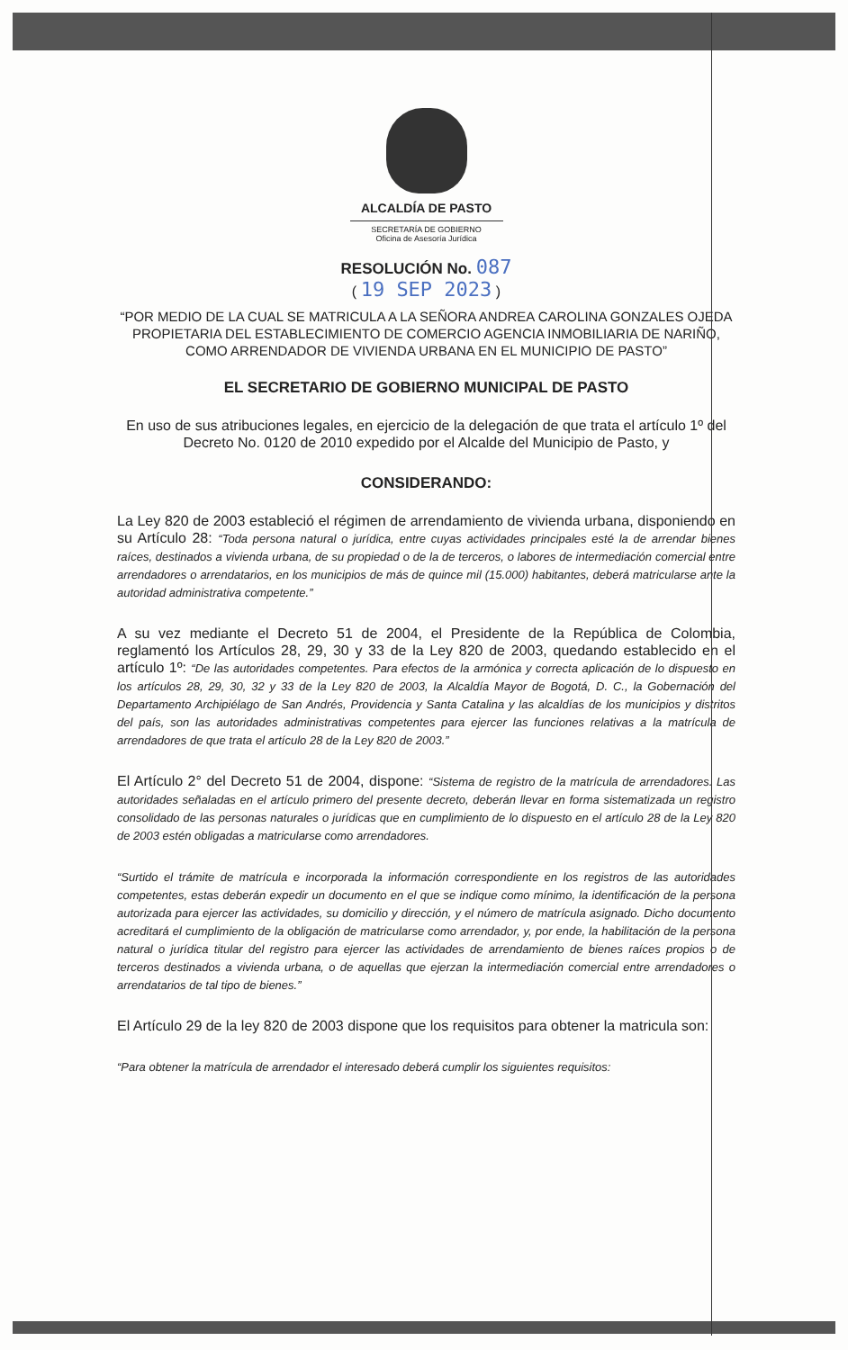ALCALDÍA DE PASTO
SECRETARÍA DE GOBIERNO
Oficina de Asesoría Jurídica
RESOLUCIÓN No. 087
( 19 SEP 2023 )
“POR MEDIO DE LA CUAL SE MATRICULA A LA SEÑORA ANDREA CAROLINA GONZALES OJEDA PROPIETARIA DEL ESTABLECIMIENTO DE COMERCIO AGENCIA INMOBILIARIA DE NARIÑO, COMO ARRENDADOR DE VIVIENDA URBANA EN EL MUNICIPIO DE PASTO”
EL SECRETARIO DE GOBIERNO MUNICIPAL DE PASTO
En uso de sus atribuciones legales, en ejercicio de la delegación de que trata el artículo 1º del Decreto No. 0120 de 2010 expedido por el Alcalde del Municipio de Pasto, y
CONSIDERANDO:
La Ley 820 de 2003 estableció el régimen de arrendamiento de vivienda urbana, disponiendo en su Artículo 28: “Toda persona natural o jurídica, entre cuyas actividades principales esté la de arrendar bienes raíces, destinados a vivienda urbana, de su propiedad o de la de terceros, o labores de intermediación comercial entre arrendadores o arrendatarios, en los municipios de más de quince mil (15.000) habitantes, deberá matricularse ante la autoridad administrativa competente.”
A su vez mediante el Decreto 51 de 2004, el Presidente de la República de Colombia, reglamentó los Artículos 28, 29, 30 y 33 de la Ley 820 de 2003, quedando establecido en el artículo 1º: “De las autoridades competentes. Para efectos de la armónica y correcta aplicación de lo dispuesto en los artículos 28, 29, 30, 32 y 33 de la Ley 820 de 2003, la Alcaldía Mayor de Bogotá, D. C., la Gobernación del Departamento Archipiélago de San Andrés, Providencia y Santa Catalina y las alcaldías de los municipios y distritos del país, son las autoridades administrativas competentes para ejercer las funciones relativas a la matrícula de arrendadores de que trata el artículo 28 de la Ley 820 de 2003.”
El Artículo 2° del Decreto 51 de 2004, dispone: “Sistema de registro de la matrícula de arrendadores. Las autoridades señaladas en el artículo primero del presente decreto, deberán llevar en forma sistematizada un registro consolidado de las personas naturales o jurídicas que en cumplimiento de lo dispuesto en el artículo 28 de la Ley 820 de 2003 estén obligadas a matricularse como arrendadores.
“Surtido el trámite de matrícula e incorporada la información correspondiente en los registros de las autoridades competentes, estas deberán expedir un documento en el que se indique como mínimo, la identificación de la persona autorizada para ejercer las actividades, su domicilio y dirección, y el número de matrícula asignado. Dicho documento acreditará el cumplimiento de la obligación de matricularse como arrendador, y, por ende, la habilitación de la persona natural o jurídica titular del registro para ejercer las actividades de arrendamiento de bienes raíces propios o de terceros destinados a vivienda urbana, o de aquellas que ejerzan la intermediación comercial entre arrendadores o arrendatarios de tal tipo de bienes.”
El Artículo 29 de la ley 820 de 2003 dispone que los requisitos para obtener la matricula son:
“Para obtener la matrícula de arrendador el interesado deberá cumplir los siguientes requisitos: